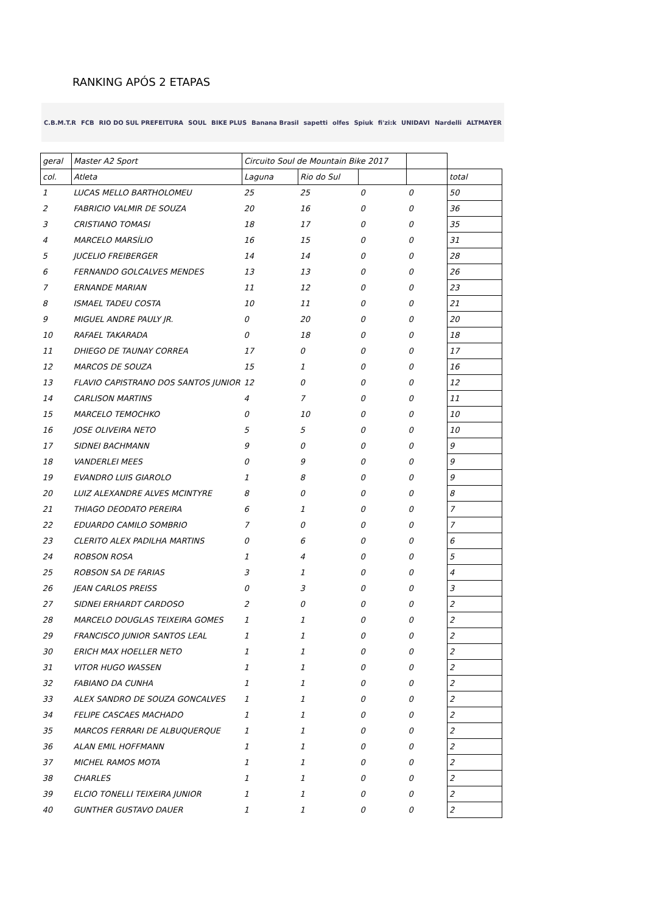RANKING APÓS 2 ETAPAS
C.B.M.T.R FCB RIO DO SUL PREFEITURA SOUL BIKE PLUS Banana Brasil sapetti olfes Spiuk fi'zi:k UNIDAVI Nardelli ALTMAYER
| geral | Master A2 Sport | Circuito Soul de Mountain Bike 2017 | | | | |
| col. | Atleta | Laguna | Rio do Sul | | | total |
| 1 | LUCAS MELLO BARTHOLOMEU | 25 | 25 | 0 | 0 | 50 |
| 2 | FABRICIO VALMIR DE SOUZA | 20 | 16 | 0 | 0 | 36 |
| 3 | CRISTIANO TOMASI | 18 | 17 | 0 | 0 | 35 |
| 4 | MARCELO MARSÍLIO | 16 | 15 | 0 | 0 | 31 |
| 5 | JUCELIO FREIBERGER | 14 | 14 | 0 | 0 | 28 |
| 6 | FERNANDO GOLCALVES MENDES | 13 | 13 | 0 | 0 | 26 |
| 7 | ERNANDE MARIAN | 11 | 12 | 0 | 0 | 23 |
| 8 | ISMAEL TADEU COSTA | 10 | 11 | 0 | 0 | 21 |
| 9 | MIGUEL ANDRE PAULY JR. | 0 | 20 | 0 | 0 | 20 |
| 10 | RAFAEL TAKARADA | 0 | 18 | 0 | 0 | 18 |
| 11 | DHIEGO DE TAUNAY CORREA | 17 | 0 | 0 | 0 | 17 |
| 12 | MARCOS DE SOUZA | 15 | 1 | 0 | 0 | 16 |
| 13 | FLAVIO CAPISTRANO DOS SANTOS JUNIOR | 12 | 0 | 0 | 0 | 12 |
| 14 | CARLISON MARTINS | 4 | 7 | 0 | 0 | 11 |
| 15 | MARCELO TEMOCHKO | 0 | 10 | 0 | 0 | 10 |
| 16 | JOSE OLIVEIRA NETO | 5 | 5 | 0 | 0 | 10 |
| 17 | SIDNEI BACHMANN | 9 | 0 | 0 | 0 | 9 |
| 18 | VANDERLEI MEES | 0 | 9 | 0 | 0 | 9 |
| 19 | EVANDRO LUIS GIAROLO | 1 | 8 | 0 | 0 | 9 |
| 20 | LUIZ ALEXANDRE ALVES MCINTYRE | 8 | 0 | 0 | 0 | 8 |
| 21 | THIAGO DEODATO PEREIRA | 6 | 1 | 0 | 0 | 7 |
| 22 | EDUARDO CAMILO SOMBRIO | 7 | 0 | 0 | 0 | 7 |
| 23 | CLERITO ALEX PADILHA MARTINS | 0 | 6 | 0 | 0 | 6 |
| 24 | ROBSON ROSA | 1 | 4 | 0 | 0 | 5 |
| 25 | ROBSON SA DE FARIAS | 3 | 1 | 0 | 0 | 4 |
| 26 | JEAN CARLOS PREISS | 0 | 3 | 0 | 0 | 3 |
| 27 | SIDNEI ERHARDT CARDOSO | 2 | 0 | 0 | 0 | 2 |
| 28 | MARCELO DOUGLAS TEIXEIRA GOMES | 1 | 1 | 0 | 0 | 2 |
| 29 | FRANCISCO JUNIOR SANTOS LEAL | 1 | 1 | 0 | 0 | 2 |
| 30 | ERICH MAX HOELLER NETO | 1 | 1 | 0 | 0 | 2 |
| 31 | VITOR HUGO WASSEN | 1 | 1 | 0 | 0 | 2 |
| 32 | FABIANO DA CUNHA | 1 | 1 | 0 | 0 | 2 |
| 33 | ALEX SANDRO DE SOUZA GONCALVES | 1 | 1 | 0 | 0 | 2 |
| 34 | FELIPE CASCAES MACHADO | 1 | 1 | 0 | 0 | 2 |
| 35 | MARCOS FERRARI DE ALBUQUERQUE | 1 | 1 | 0 | 0 | 2 |
| 36 | ALAN EMIL HOFFMANN | 1 | 1 | 0 | 0 | 2 |
| 37 | MICHEL RAMOS MOTA | 1 | 1 | 0 | 0 | 2 |
| 38 | CHARLES | 1 | 1 | 0 | 0 | 2 |
| 39 | ELCIO TONELLI TEIXEIRA JUNIOR | 1 | 1 | 0 | 0 | 2 |
| 40 | GUNTHER GUSTAVO DAUER | 1 | 1 | 0 | 0 | 2 |